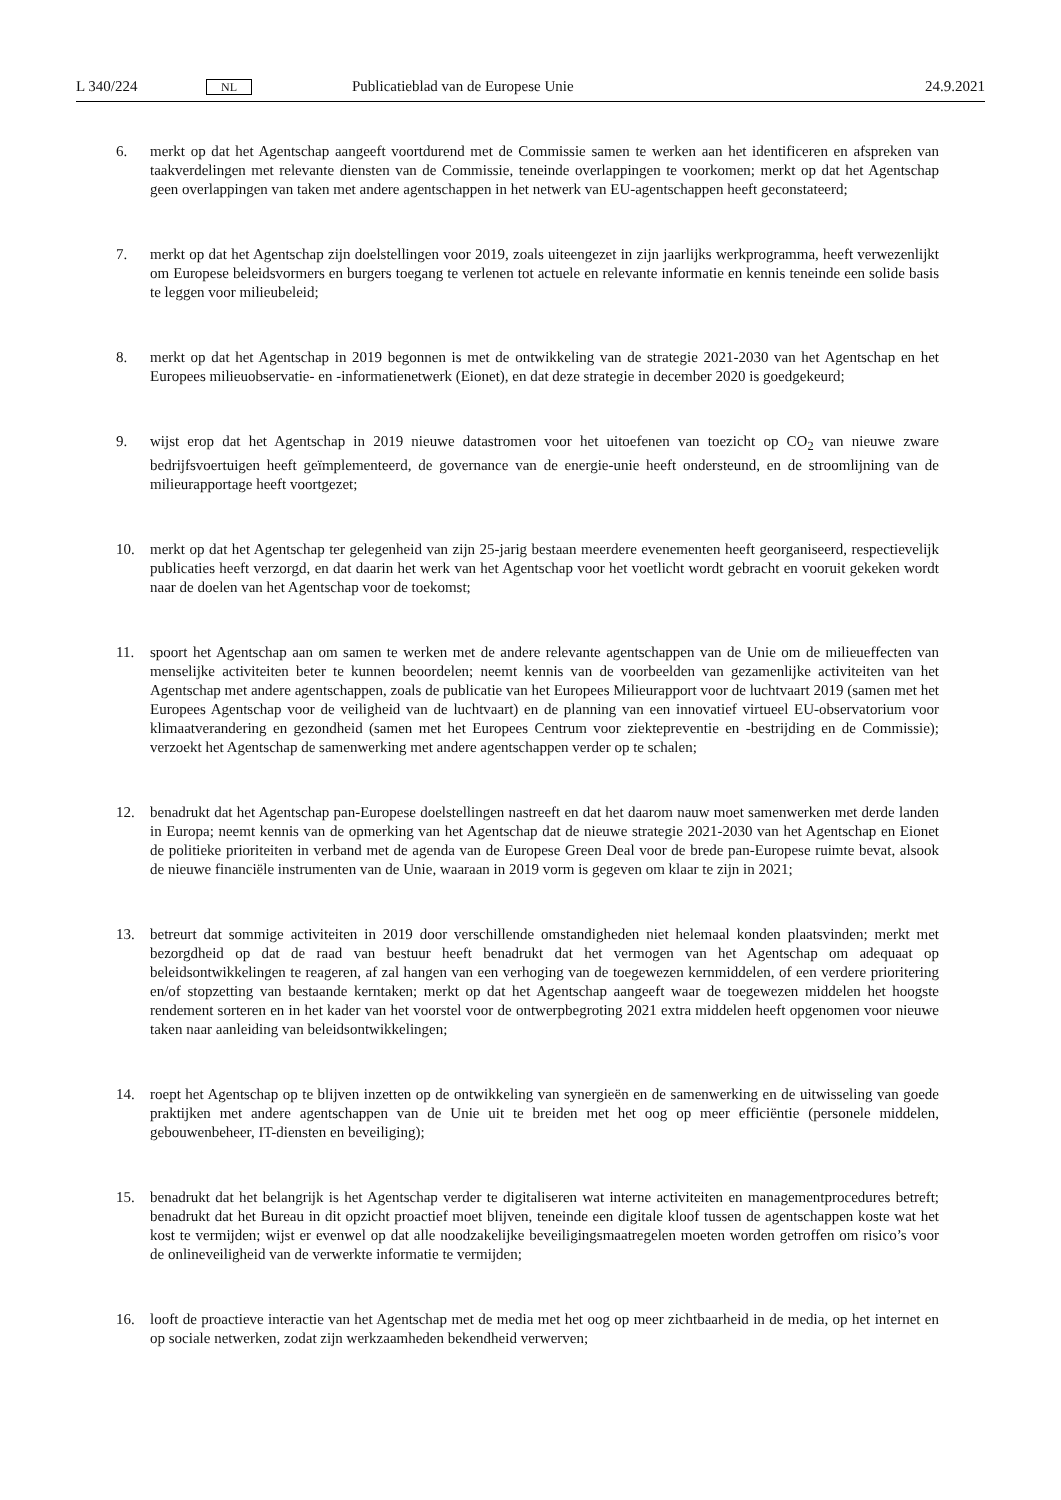L 340/224 NL Publicatieblad van de Europese Unie 24.9.2021
6. merkt op dat het Agentschap aangeeft voortdurend met de Commissie samen te werken aan het identificeren en afspreken van taakverdelingen met relevante diensten van de Commissie, teneinde overlappingen te voorkomen; merkt op dat het Agentschap geen overlappingen van taken met andere agentschappen in het netwerk van EU-agentschappen heeft geconstateerd;
7. merkt op dat het Agentschap zijn doelstellingen voor 2019, zoals uiteengezet in zijn jaarlijks werkprogramma, heeft verwezenlijkt om Europese beleidsvormers en burgers toegang te verlenen tot actuele en relevante informatie en kennis teneinde een solide basis te leggen voor milieubeleid;
8. merkt op dat het Agentschap in 2019 begonnen is met de ontwikkeling van de strategie 2021-2030 van het Agentschap en het Europees milieuobservatie- en -informatienetwerk (Eionet), en dat deze strategie in december 2020 is goedgekeurd;
9. wijst erop dat het Agentschap in 2019 nieuwe datastromen voor het uitoefenen van toezicht op CO<sub>2</sub> van nieuwe zware bedrijfsvoertuigen heeft geïmplementeerd, de governance van de energie-unie heeft ondersteund, en de stroomlijning van de milieurapportage heeft voortgezet;
10. merkt op dat het Agentschap ter gelegenheid van zijn 25-jarig bestaan meerdere evenementen heeft georganiseerd, respectievelijk publicaties heeft verzorgd, en dat daarin het werk van het Agentschap voor het voetlicht wordt gebracht en vooruit gekeken wordt naar de doelen van het Agentschap voor de toekomst;
11. spoort het Agentschap aan om samen te werken met de andere relevante agentschappen van de Unie om de milieueffecten van menselijke activiteiten beter te kunnen beoordelen; neemt kennis van de voorbeelden van gezamenlijke activiteiten van het Agentschap met andere agentschappen, zoals de publicatie van het Europees Milieurapport voor de luchtvaart 2019 (samen met het Europees Agentschap voor de veiligheid van de luchtvaart) en de planning van een innovatief virtueel EU-observatorium voor klimaatverandering en gezondheid (samen met het Europees Centrum voor ziektepreventie en -bestrijding en de Commissie); verzoekt het Agentschap de samenwerking met andere agentschappen verder op te schalen;
12. benadrukt dat het Agentschap pan-Europese doelstellingen nastreeft en dat het daarom nauw moet samenwerken met derde landen in Europa; neemt kennis van de opmerking van het Agentschap dat de nieuwe strategie 2021-2030 van het Agentschap en Eionet de politieke prioriteiten in verband met de agenda van de Europese Green Deal voor de brede pan-Europese ruimte bevat, alsook de nieuwe financiële instrumenten van de Unie, waaraan in 2019 vorm is gegeven om klaar te zijn in 2021;
13. betreurt dat sommige activiteiten in 2019 door verschillende omstandigheden niet helemaal konden plaatsvinden; merkt met bezorgdheid op dat de raad van bestuur heeft benadrukt dat het vermogen van het Agentschap om adequaat op beleidsontwikkelingen te reageren, af zal hangen van een verhoging van de toegewezen kernmiddelen, of een verdere prioritering en/of stopzetting van bestaande kerntaken; merkt op dat het Agentschap aangeeft waar de toegewezen middelen het hoogste rendement sorteren en in het kader van het voorstel voor de ontwerpbegroting 2021 extra middelen heeft opgenomen voor nieuwe taken naar aanleiding van beleidsontwikkelingen;
14. roept het Agentschap op te blijven inzetten op de ontwikkeling van synergieën en de samenwerking en de uitwisseling van goede praktijken met andere agentschappen van de Unie uit te breiden met het oog op meer efficiëntie (personele middelen, gebouwenbeheer, IT-diensten en beveiliging);
15. benadrukt dat het belangrijk is het Agentschap verder te digitaliseren wat interne activiteiten en managementprocedures betreft; benadrukt dat het Bureau in dit opzicht proactief moet blijven, teneinde een digitale kloof tussen de agentschappen koste wat het kost te vermijden; wijst er evenwel op dat alle noodzakelijke beveiligingsmaatregelen moeten worden getroffen om risico’s voor de onlineveiligheid van de verwerkte informatie te vermijden;
16. looft de proactieve interactie van het Agentschap met de media met het oog op meer zichtbaarheid in de media, op het internet en op sociale netwerken, zodat zijn werkzaamheden bekendheid verwerven;